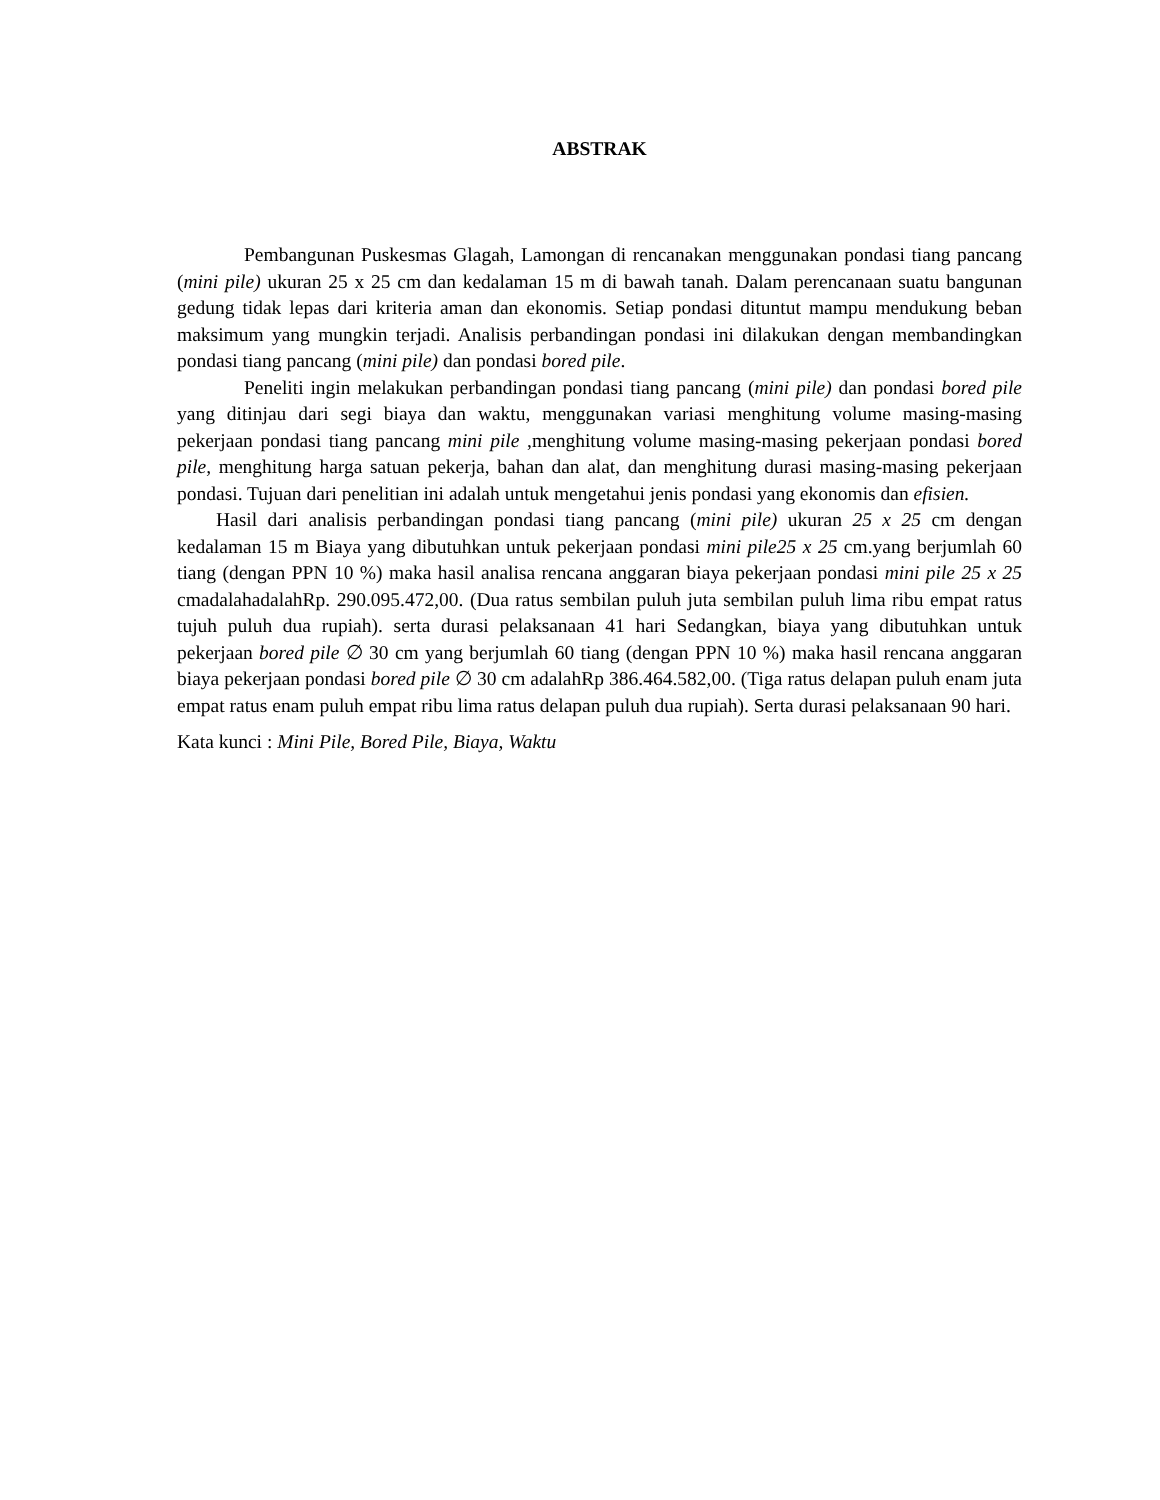ABSTRAK
Pembangunan Puskesmas Glagah, Lamongan di rencanakan menggunakan pondasi tiang pancang (mini pile) ukuran 25 x 25 cm dan kedalaman 15 m di bawah tanah. Dalam perencanaan suatu bangunan gedung tidak lepas dari kriteria aman dan ekonomis. Setiap pondasi dituntut mampu mendukung beban maksimum yang mungkin terjadi. Analisis perbandingan pondasi ini dilakukan dengan membandingkan pondasi tiang pancang (mini pile) dan pondasi bored pile.
Peneliti ingin melakukan perbandingan pondasi tiang pancang (mini pile) dan pondasi bored pile yang ditinjau dari segi biaya dan waktu, menggunakan variasi menghitung volume masing-masing pekerjaan pondasi tiang pancang mini pile ,menghitung volume masing-masing pekerjaan pondasi bored pile, menghitung harga satuan pekerja, bahan dan alat, dan menghitung durasi masing-masing pekerjaan pondasi. Tujuan dari penelitian ini adalah untuk mengetahui jenis pondasi yang ekonomis dan efisien.
Hasil dari analisis perbandingan pondasi tiang pancang (mini pile) ukuran 25 x 25 cm dengan kedalaman 15 m Biaya yang dibutuhkan untuk pekerjaan pondasi mini pile25 x 25 cm.yang berjumlah 60 tiang (dengan PPN 10 %) maka hasil analisa rencana anggaran biaya pekerjaan pondasi mini pile 25 x 25 cmadalahadalahRp. 290.095.472,00. (Dua ratus sembilan puluh juta sembilan puluh lima ribu empat ratus tujuh puluh dua rupiah). serta durasi pelaksanaan 41 hari Sedangkan, biaya yang dibutuhkan untuk pekerjaan bored pile ∅ 30 cm yang berjumlah 60 tiang (dengan PPN 10 %) maka hasil rencana anggaran biaya pekerjaan pondasi bored pile ∅ 30 cm adalahRp 386.464.582,00. (Tiga ratus delapan puluh enam juta empat ratus enam puluh empat ribu lima ratus delapan puluh dua rupiah). Serta durasi pelaksanaan 90 hari.
Kata kunci : Mini Pile, Bored Pile, Biaya, Waktu